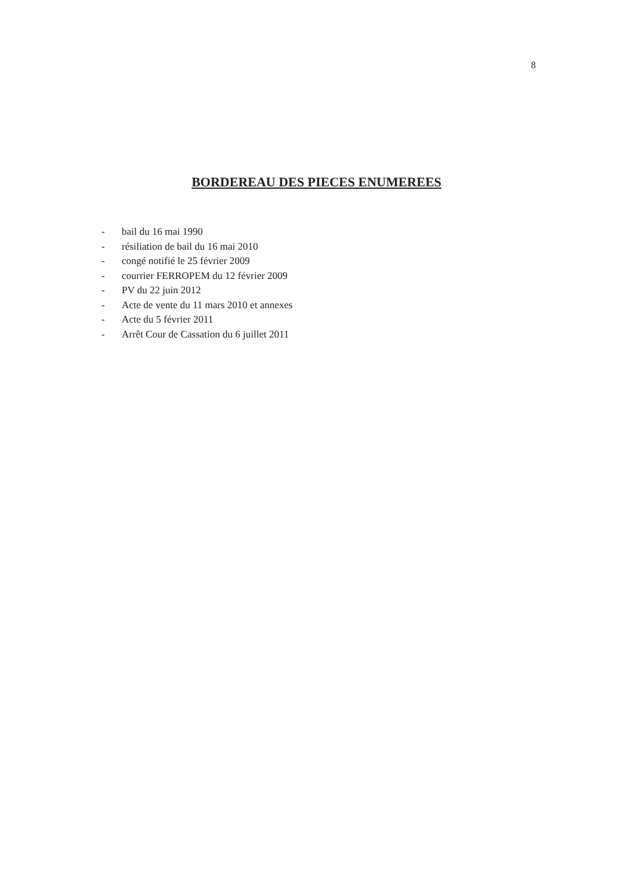8
BORDEREAU DES PIECES ENUMEREES
- bail du 16 mai 1990
- résiliation de bail du 16 mai 2010
- congé notifié le 25 février 2009
- courrier FERROPEM du 12 février 2009
- PV du 22 juin 2012
- Acte de vente du 11 mars 2010 et annexes
- Acte du 5 février 2011
- Arrêt Cour de Cassation du 6 juillet 2011